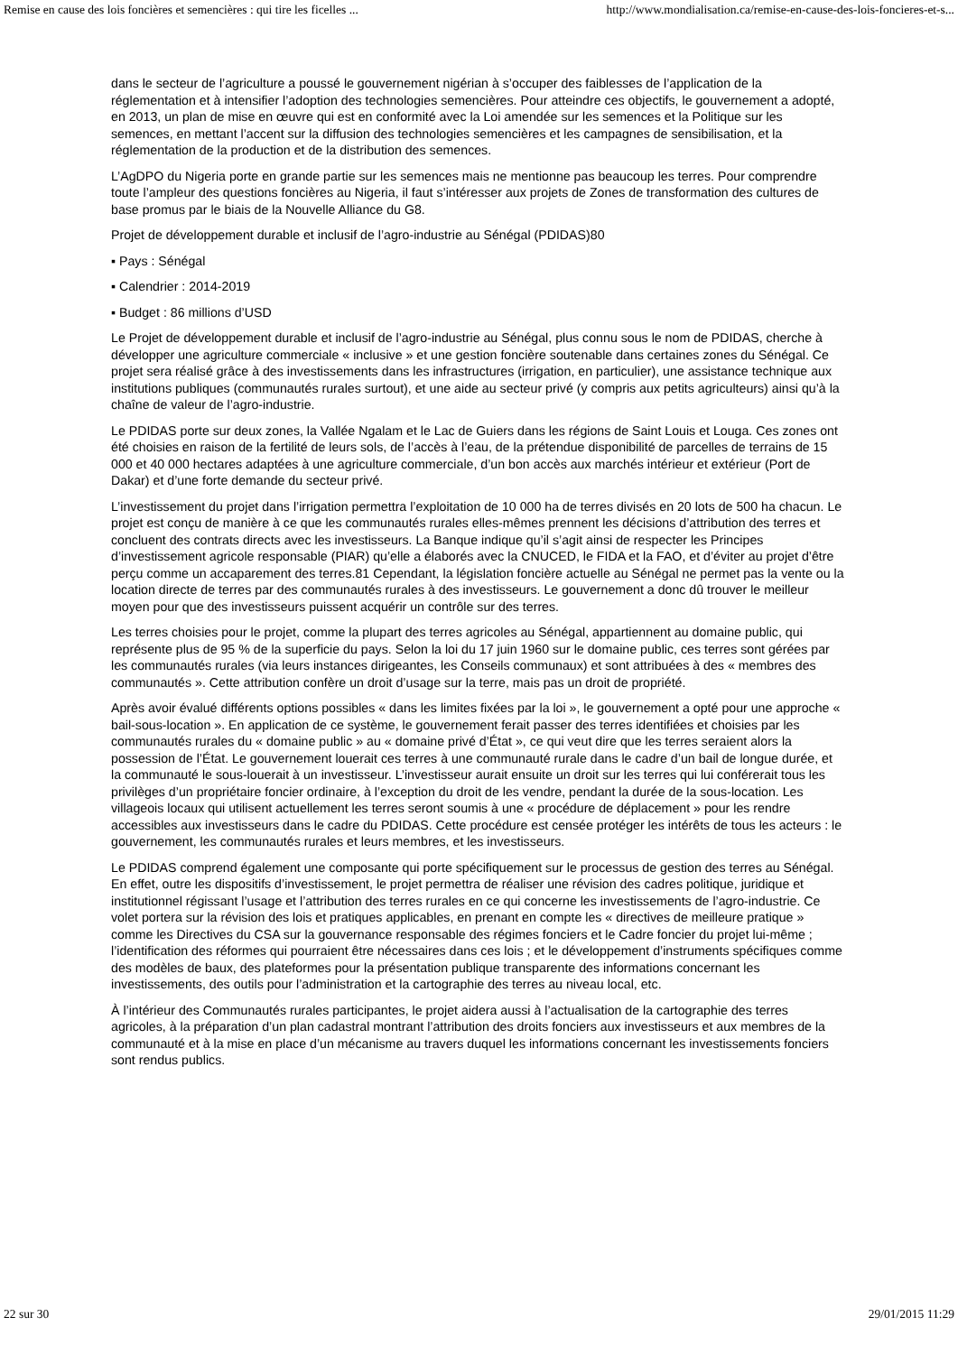Remise en cause des lois foncières et semencières : qui tire les ficelles ... http://www.mondialisation.ca/remise-en-cause-des-lois-foncieres-et-s...
dans le secteur de l’agriculture a poussé le gouvernement nigérian à s’occuper des faiblesses de l’application de la réglementation et à intensifier l’adoption des technologies semencières. Pour atteindre ces objectifs, le gouvernement a adopté, en 2013, un plan de mise en œuvre qui est en conformité avec la Loi amendée sur les semences et la Politique sur les semences, en mettant l’accent sur la diffusion des technologies semencières et les campagnes de sensibilisation, et la réglementation de la production et de la distribution des semences.
L’AgDPO du Nigeria porte en grande partie sur les semences mais ne mentionne pas beaucoup les terres. Pour comprendre toute l’ampleur des questions foncières au Nigeria, il faut s’intéresser aux projets de Zones de transformation des cultures de base promus par le biais de la Nouvelle Alliance du G8.
Projet de développement durable et inclusif de l’agro-industrie au Sénégal (PDIDAS)80
▪ Pays : Sénégal
▪ Calendrier : 2014-2019
▪ Budget : 86 millions d’USD
Le Projet de développement durable et inclusif de l’agro-industrie au Sénégal, plus connu sous le nom de PDIDAS, cherche à développer une agriculture commerciale « inclusive » et une gestion foncière soutenable dans certaines zones du Sénégal. Ce projet sera réalisé grâce à des investissements dans les infrastructures (irrigation, en particulier), une assistance technique aux institutions publiques (communautés rurales surtout), et une aide au secteur privé (y compris aux petits agriculteurs) ainsi qu’à la chaîne de valeur de l’agro-industrie.
Le PDIDAS porte sur deux zones, la Vallée Ngalam et le Lac de Guiers dans les régions de Saint Louis et Louga. Ces zones ont été choisies en raison de la fertilité de leurs sols, de l’accès à l’eau, de la prétendue disponibilité de parcelles de terrains de 15 000 et 40 000 hectares adaptées à une agriculture commerciale, d’un bon accès aux marchés intérieur et extérieur (Port de Dakar) et d’une forte demande du secteur privé.
L’investissement du projet dans l’irrigation permettra l’exploitation de 10 000 ha de terres divisés en 20 lots de 500 ha chacun. Le projet est conçu de manière à ce que les communautés rurales elles-mêmes prennent les décisions d’attribution des terres et concluent des contrats directs avec les investisseurs. La Banque indique qu’il s’agit ainsi de respecter les Principes d’investissement agricole responsable (PIAR) qu’elle a élaborés avec la CNUCED, le FIDA et la FAO, et d’éviter au projet d’être perçu comme un accaparement des terres.81 Cependant, la législation foncière actuelle au Sénégal ne permet pas la vente ou la location directe de terres par des communautés rurales à des investisseurs. Le gouvernement a donc dû trouver le meilleur moyen pour que des investisseurs puissent acquérir un contrôle sur des terres.
Les terres choisies pour le projet, comme la plupart des terres agricoles au Sénégal, appartiennent au domaine public, qui représente plus de 95 % de la superficie du pays. Selon la loi du 17 juin 1960 sur le domaine public, ces terres sont gérées par les communautés rurales (via leurs instances dirigeantes, les Conseils communaux) et sont attribuées à des « membres des communautés ». Cette attribution confère un droit d’usage sur la terre, mais pas un droit de propriété.
Après avoir évalué différents options possibles « dans les limites fixées par la loi », le gouvernement a opté pour une approche « bail-sous-location ». En application de ce système, le gouvernement ferait passer des terres identifiées et choisies par les communautés rurales du « domaine public » au « domaine privé d’État », ce qui veut dire que les terres seraient alors la possession de l’État. Le gouvernement louerait ces terres à une communauté rurale dans le cadre d’un bail de longue durée, et la communauté le sous-louerait à un investisseur. L’investisseur aurait ensuite un droit sur les terres qui lui conférerait tous les privilèges d’un propriétaire foncier ordinaire, à l’exception du droit de les vendre, pendant la durée de la sous-location. Les villageois locaux qui utilisent actuellement les terres seront soumis à une « procédure de déplacement » pour les rendre accessibles aux investisseurs dans le cadre du PDIDAS. Cette procédure est censée protéger les intérêts de tous les acteurs : le gouvernement, les communautés rurales et leurs membres, et les investisseurs.
Le PDIDAS comprend également une composante qui porte spécifiquement sur le processus de gestion des terres au Sénégal. En effet, outre les dispositifs d’investissement, le projet permettra de réaliser une révision des cadres politique, juridique et institutionnel régissant l’usage et l’attribution des terres rurales en ce qui concerne les investissements de l’agro-industrie. Ce volet portera sur la révision des lois et pratiques applicables, en prenant en compte les « directives de meilleure pratique » comme les Directives du CSA sur la gouvernance responsable des régimes fonciers et le Cadre foncier du projet lui-même ; l’identification des réformes qui pourraient être nécessaires dans ces lois ; et le développement d’instruments spécifiques comme des modèles de baux, des plateformes pour la présentation publique transparente des informations concernant les investissements, des outils pour l’administration et la cartographie des terres au niveau local, etc.
À l’intérieur des Communautés rurales participantes, le projet aidera aussi à l’actualisation de la cartographie des terres agricoles, à la préparation d’un plan cadastral montrant l’attribution des droits fonciers aux investisseurs et aux membres de la communauté et à la mise en place d’un mécanisme au travers duquel les informations concernant les investissements fonciers sont rendus publics.
22 sur 30 29/01/2015 11:29